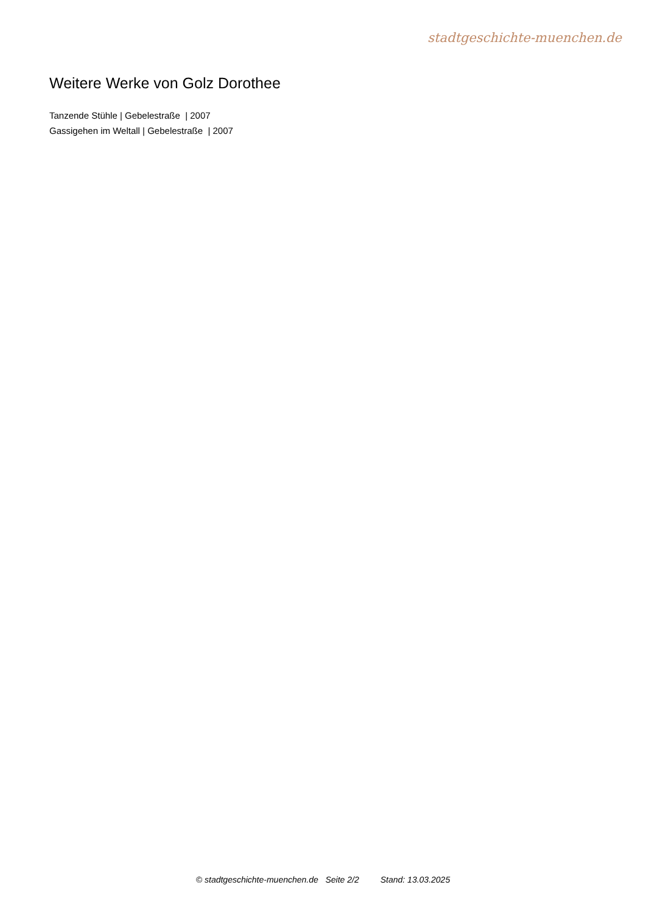stadtgeschichte-muenchen.de
Weitere Werke von Golz Dorothee
Tanzende Stühle | Gebelestraße | 2007
Gassigehen im Weltall | Gebelestraße | 2007
© stadtgeschichte-muenchen.de Seite 2/2 Stand: 13.03.2025